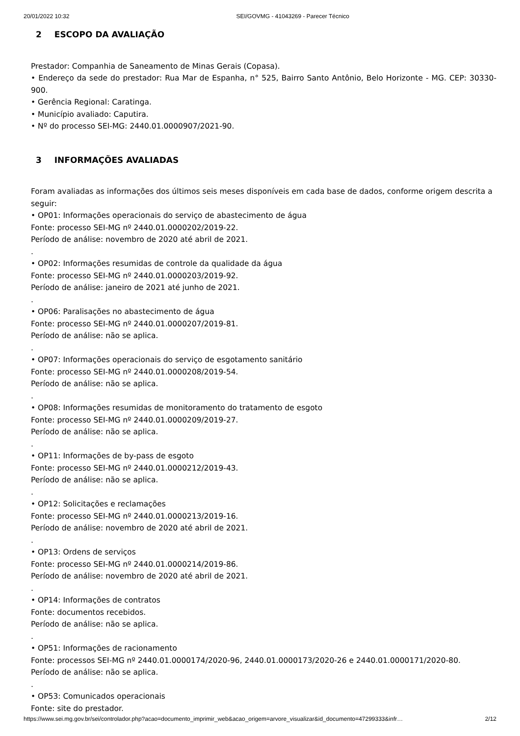20/01/2022 10:32 SEI/GOVMG - 41043269 - Parecer Técnico
2 ESCOPO DA AVALIAÇÃO
Prestador: Companhia de Saneamento de Minas Gerais (Copasa).
• Endereço da sede do prestador: Rua Mar de Espanha, n° 525, Bairro Santo Antônio, Belo Horizonte - MG. CEP: 30330-900.
• Gerência Regional: Caratinga.
• Município avaliado: Caputira.
• Nº do processo SEI-MG: 2440.01.0000907/2021-90.
3 INFORMAÇÕES AVALIADAS
Foram avaliadas as informações dos últimos seis meses disponíveis em cada base de dados, conforme origem descrita a seguir:
• OP01: Informações operacionais do serviço de abastecimento de água
Fonte: processo SEI-MG nº 2440.01.0000202/2019-22.
Período de análise: novembro de 2020 até abril de 2021.
.
• OP02: Informações resumidas de controle da qualidade da água
Fonte: processo SEI-MG nº 2440.01.0000203/2019-92.
Período de análise: janeiro de 2021 até junho de 2021.
.
• OP06: Paralisações no abastecimento de água
Fonte: processo SEI-MG nº 2440.01.0000207/2019-81.
Período de análise: não se aplica.
.
• OP07: Informações operacionais do serviço de esgotamento sanitário
Fonte: processo SEI-MG nº 2440.01.0000208/2019-54.
Período de análise: não se aplica.
.
• OP08: Informações resumidas de monitoramento do tratamento de esgoto
Fonte: processo SEI-MG nº 2440.01.0000209/2019-27.
Período de análise: não se aplica.
.
• OP11: Informações de by-pass de esgoto
Fonte: processo SEI-MG nº 2440.01.0000212/2019-43.
Período de análise: não se aplica.
.
• OP12: Solicitações e reclamações
Fonte: processo SEI-MG nº 2440.01.0000213/2019-16.
Período de análise: novembro de 2020 até abril de 2021.
.
• OP13: Ordens de serviços
Fonte: processo SEI-MG nº 2440.01.0000214/2019-86.
Período de análise: novembro de 2020 até abril de 2021.
.
• OP14: Informações de contratos
Fonte: documentos recebidos.
Período de análise: não se aplica.
.
• OP51: Informações de racionamento
Fonte: processos SEI-MG nº 2440.01.0000174/2020-96, 2440.01.0000173/2020-26 e 2440.01.0000171/2020-80.
Período de análise: não se aplica.
.
• OP53: Comunicados operacionais
Fonte: site do prestador.
https://www.sei.mg.gov.br/sei/controlador.php?acao=documento_imprimir_web&acao_origem=arvore_visualizar&id_documento=47299333&infr… 2/12